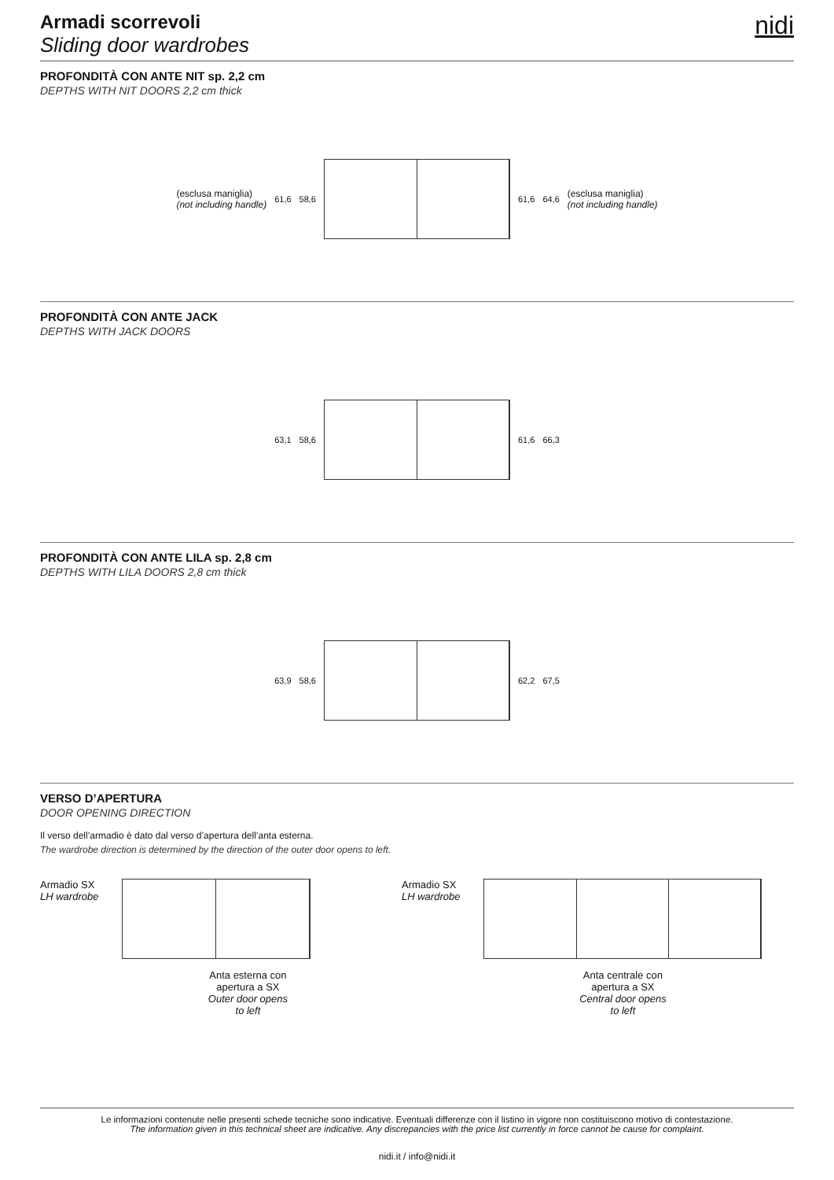Armadi scorrevoli
Sliding door wardrobes
nidi
PROFONDITÀ CON ANTE NIT sp. 2,2 cm
DEPTHS WITH NIT DOORS 2,2 cm thick
(esclusa maniglia)
(not including handle) 61,6 58,6 61,6 64,6 (esclusa maniglia)
(not including handle)
PROFONDITÀ CON ANTE JACK
DEPTHS WITH JACK DOORS
63,1 58,6 61,6 66,3
PROFONDITÀ CON ANTE LILA sp. 2,8 cm
DEPTHS WITH LILA DOORS 2,8 cm thick
63,9 58,6 62,2 67,5
VERSO D’APERTURA
DOOR OPENING DIRECTION
Il verso dell’armadio è dato dal verso d’apertura dell’anta esterna.
The wardrobe direction is determined by the direction of the outer door opens to left.
Armadio SX
LH wardrobe
Anta esterna con
apertura a SX
Outer door opens
to left
Armadio SX
LH wardrobe
Anta centrale con
apertura a SX
Central door opens
to left
Le informazioni contenute nelle presenti schede tecniche sono indicative. Eventuali differenze con il listino in vigore non costituiscono motivo di contestazione.
The information given in this technical sheet are indicative. Any discrepancies with the price list currently in force cannot be cause for complaint.
nidi.it / info@nidi.it